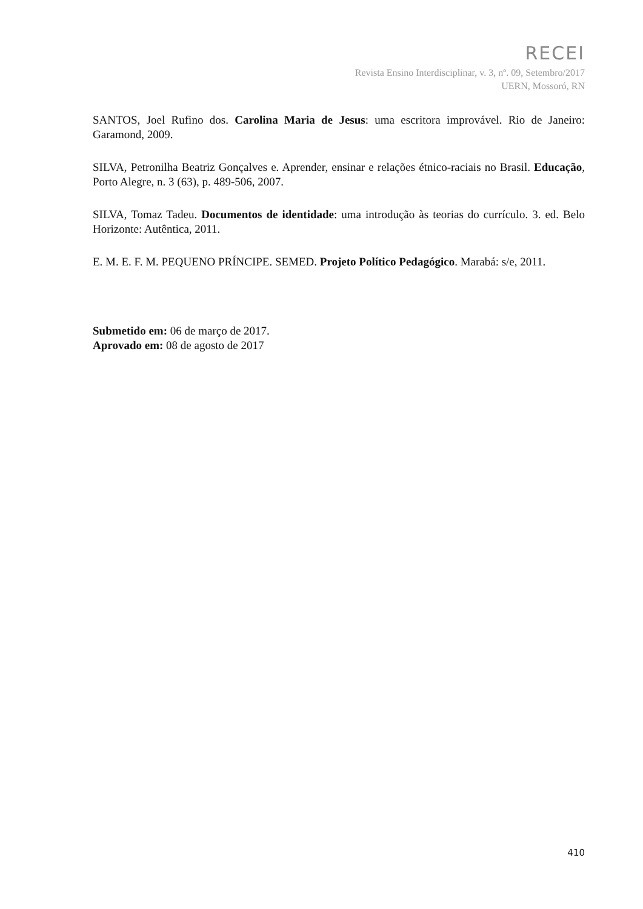RECEI
Revista Ensino Interdisciplinar, v. 3, nº. 09, Setembro/2017
UERN, Mossoró, RN
SANTOS, Joel Rufino dos. Carolina Maria de Jesus: uma escritora improvável. Rio de Janeiro: Garamond, 2009.
SILVA, Petronilha Beatriz Gonçalves e. Aprender, ensinar e relações étnico-raciais no Brasil. Educação, Porto Alegre, n. 3 (63), p. 489-506, 2007.
SILVA, Tomaz Tadeu. Documentos de identidade: uma introdução às teorias do currículo. 3. ed. Belo Horizonte: Autêntica, 2011.
E. M. E. F. M. PEQUENO PRÍNCIPE. SEMED. Projeto Político Pedagógico. Marabá: s/e, 2011.
Submetido em: 06 de março de 2017.
Aprovado em: 08 de agosto de 2017
410